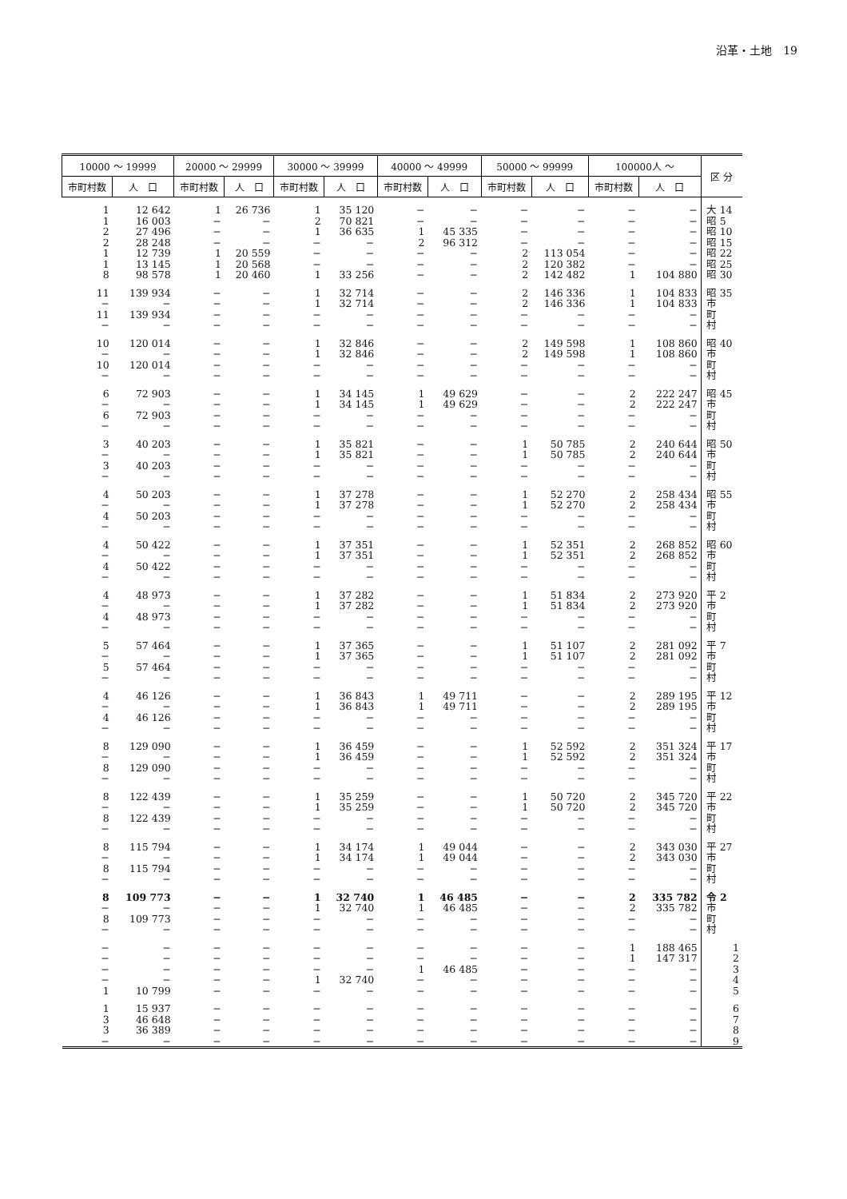沿革・土地　19
| 10000 〜 19999 | | 20000 〜 29999 | | 30000 〜 39999 | | 40000 〜 49999 | | 50000 〜 99999 | | 100000人 〜 | | 区 分 |
| --- | --- | --- | --- | --- | --- | --- | --- | --- | --- | --- | --- | --- |
| 市町村数 | 人 口 | 市町村数 | 人 口 | 市町村数 | 人 口 | 市町村数 | 人 口 | 市町村数 | 人 口 | 市町村数 | 人 口 | |
| 1 1 2 2 1 1 8 | 12 642 16 003 27 496 28 248 12 739 13 145 98 578 | 1 − − − 1 1 1 | 26 736 − − − 20 559 20 568 20 460 | 1 2 1 − − − 1 | 35 120 70 821 36 635 − − − 33 256 | − − 1 2 − − − | − − 45 335 96 312 − − − | − − − − 2 2 2 | − − − − 113 054 120 382 142 482 | − − − − − − 1 | − − − − − − 104 880 | 大 14 昭 5 昭 10 昭 15 昭 22 昭 25 昭 30 |
| 11 − 11 − | 139 934 − 139 934 − | − − − − | − − − − | 1 1 − − | 32 714 32 714 − − | − − − − | − − − − | 2 2 − − | 146 336 146 336 − − | 1 1 − − | 104 833 104 833 − − | 昭 35 市 町 村 |
| 10 − 10 − | 120 014 − 120 014 − | − − − − | − − − − | 1 1 − − | 32 846 32 846 − − | − − − − | − − − − | 2 2 − − | 149 598 149 598 − − | 1 1 − − | 108 860 108 860 − − | 昭 40 市 町 村 |
| 6 − 6 − | 72 903 − 72 903 − | − − − − | − − − − | 1 1 − − | 34 145 34 145 − − | 1 1 − − | 49 629 49 629 − − | − − − − | − − − − | 2 2 − − | 222 247 222 247 − − | 昭 45 市 町 村 |
| 3 − 3 − | 40 203 − 40 203 − | − − − − | − − − − | 1 1 − − | 35 821 35 821 − − | − − − − | − − − − | 1 1 − − | 50 785 50 785 − − | 2 2 − − | 240 644 240 644 − − | 昭 50 市 町 村 |
| 4 − 4 − | 50 203 − 50 203 − | − − − − | − − − − | 1 1 − − | 37 278 37 278 − − | − − − − | − − − − | 1 1 − − | 52 270 52 270 − − | 2 2 − − | 258 434 258 434 − − | 昭 55 市 町 村 |
| 4 − 4 − | 50 422 − 50 422 − | − − − − | − − − − | 1 1 − − | 37 351 37 351 − − | − − − − | − − − − | 1 1 − − | 52 351 52 351 − − | 2 2 − − | 268 852 268 852 − − | 昭 60 市 町 村 |
| 4 − 4 − | 48 973 − 48 973 − | − − − − | − − − − | 1 1 − − | 37 282 37 282 − − | − − − − | − − − − | 1 1 − − | 51 834 51 834 − − | 2 2 − − | 273 920 273 920 − − | 平 2 市 町 村 |
| 5 − 5 − | 57 464 − 57 464 − | − − − − | − − − − | 1 1 − − | 37 365 37 365 − − | − − − − | − − − − | 1 1 − − | 51 107 51 107 − − | 2 2 − − | 281 092 281 092 − − | 平 7 市 町 村 |
| 4 − 4 − | 46 126 − 46 126 − | − − − − | − − − − | 1 1 − − | 36 843 36 843 − − | 1 1 − − | 49 711 49 711 − − | − − − − | − − − − | 2 2 − − | 289 195 289 195 − − | 平 12 市 町 村 |
| 8 − 8 − | 129 090 − 129 090 − | − − − − | − − − − | 1 1 − − | 36 459 36 459 − − | − − − − | − − − − | 1 1 − − | 52 592 52 592 − − | 2 2 − − | 351 324 351 324 − − | 平 17 市 町 村 |
| 8 − 8 − | 122 439 − 122 439 − | − − − − | − − − − | 1 1 − − | 35 259 35 259 − − | − − − − | − − − − | 1 1 − − | 50 720 50 720 − − | 2 2 − − | 345 720 345 720 − − | 平 22 市 町 村 |
| 8 − 8 − | 115 794 − 115 794 − | − − − − | − − − − | 1 1 − − | 34 174 34 174 − − | 1 1 − − | 49 044 49 044 − − | − − − − | − − − − | 2 2 − − | 343 030 343 030 − − | 平 27 市 町 村 |
| 8 − 8 − | 109 773 − 109 773 − | − − − − | − − − − | 1 1 − − | 32 740 32 740 − − | 1 1 − − | 46 485 46 485 − − | − − − − | − − − − | 2 2 − − | 335 782 335 782 − − | 令 2 市 町 村 |
| − − − − 1 | − − − − 10 799 | − − − − − | − − − − − | − − − 1 − | − − − 32 740 − | − − 1 − − | − − 46 485 − − | − − − − − | − − − − − | 1 1 − − − | 188 465 147 317 − − − | 1 2 3 4 5 |
| 1 3 3 − | 15 937 46 648 36 389 − | − − − − | − − − − | − − − − | − − − − | − − − − | − − − − | − − − − | − − − − | − − − − | − − − − | 6 7 8 9 |